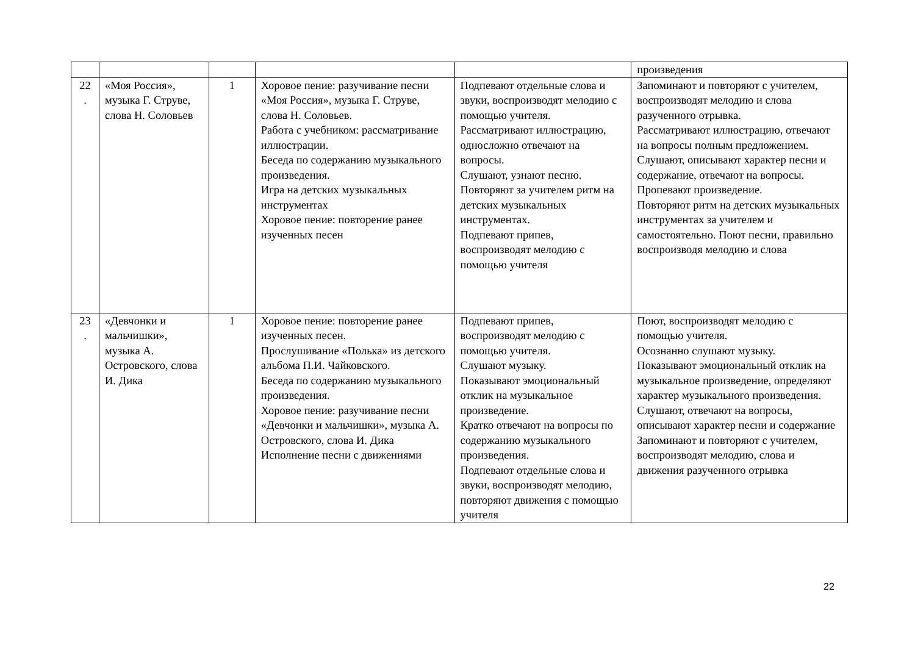| | | | | | произведения |
| 22 . | «Моя Россия», музыка Г. Струве, слова Н. Соловьев | 1 | Хоровое пение: разучивание песни «Моя Россия», музыка Г. Струве, слова Н. Соловьев. Работа с учебником: рассматривание иллюстрации. Беседа по содержанию музыкального произведения. Игра на детских музыкальных инструментах Хоровое пение: повторение ранее изученных песен | Подпевают отдельные слова и звуки, воспроизводят мелодию с помощью учителя. Рассматривают иллюстрацию, односложно отвечают на вопросы. Слушают, узнают песню. Повторяют за учителем ритм на детских музыкальных инструментах. Подпевают припев, воспроизводят мелодию с помощью учителя | Запоминают и повторяют с учителем, воспроизводят мелодию и слова разученного отрывка. Рассматривают иллюстрацию, отвечают на вопросы полным предложением. Слушают, описывают характер песни и содержание, отвечают на вопросы. Пропевают произведение. Повторяют ритм на детских музыкальных инструментах за учителем и самостоятельно. Поют песни, правильно воспроизводя мелодию и слова |
| 23 . | «Девчонки и мальчишки», музыка А. Островского, слова И. Дика | 1 | Хоровое пение: повторение ранее изученных песен. Прослушивание «Полька» из детского альбома П.И. Чайковского. Беседа по содержанию музыкального произведения. Хоровое пение: разучивание песни «Девчонки и мальчишки», музыка А. Островского, слова И. Дика Исполнение песни с движениями | Подпевают припев, воспроизводят мелодию с помощью учителя. Слушают музыку. Показывают эмоциональный отклик на музыкальное произведение. Кратко отвечают на вопросы по содержанию музыкального произведения. Подпевают отдельные слова и звуки, воспроизводят мелодию, повторяют движения с помощью учителя | Поют, воспроизводят мелодию с помощью учителя. Осознанно слушают музыку. Показывают эмоциональный отклик на музыкальное произведение, определяют характер музыкального произведения. Слушают, отвечают на вопросы, описывают характер песни и содержание Запоминают и повторяют с учителем, воспроизводят мелодию, слова и движения разученного отрывка |
22